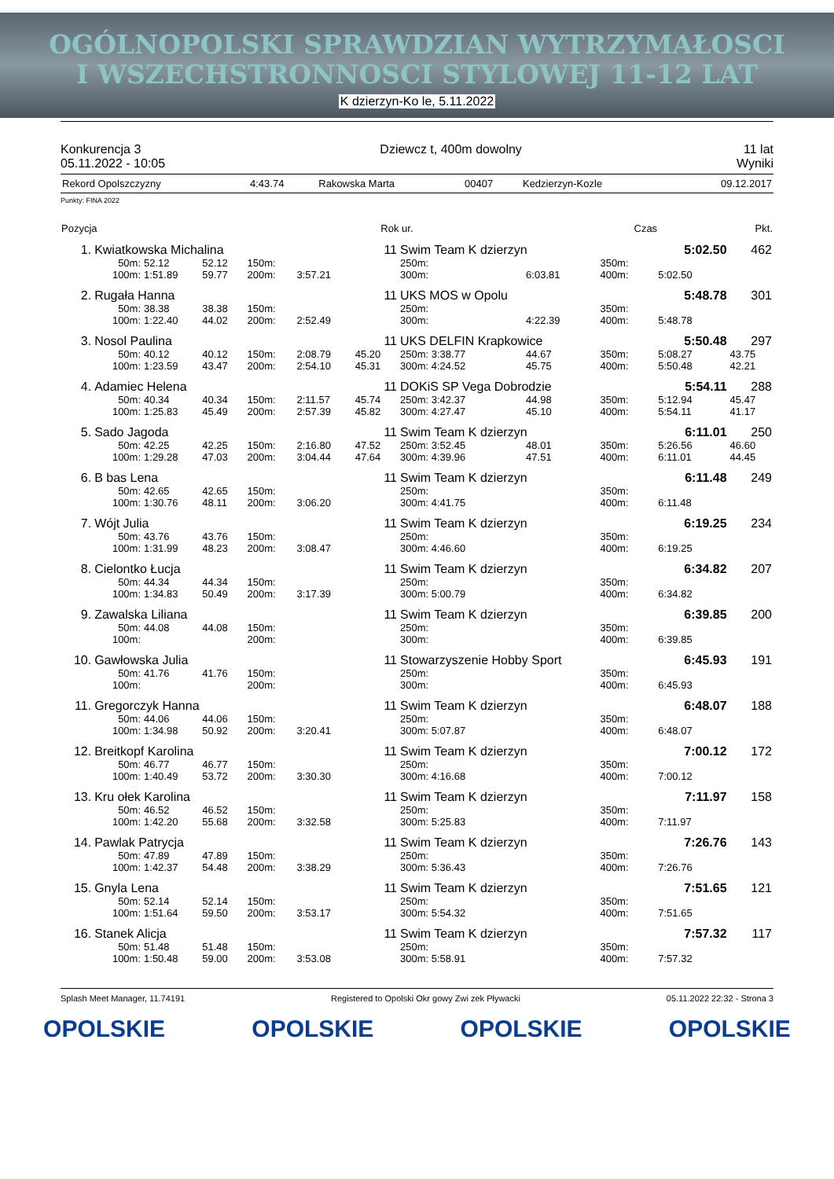OGÓLNOPOLSKI SPRAWDZIAN WYTRZYMAŁOSCI
I WSZECHSTRONNOSCI STYLOWEJ 11-12 LAT
K dzierzyn-Ko le, 5.11.2022
Konkurencja 3
05.11.2022 - 10:05
Dziewcz t, 400m dowolny 11 lat
Wyniki
| Rekord Opolszczyzny | 4:43.74 | Rakowska Marta | 00407 | Kedzierzyn-Kozle | 09.12.2017 |
Punkty: FINA 2022
| Pozycja | | Rok ur. | | Czas | Pkt. |
| --- | --- | --- | --- | --- | --- |
| 1. | Kwiatkowska Michalina | | | | | 11 | Swim Team K dzierzyn | | | | 5:02.50 | 462 |
| | 50m: | 52.12 | 52.12 | 150m: | | | 250m: | | | 350m: | | |
| | 100m: | 1:51.89 | 59.77 | 200m: | 3:57.21 | | 300m: | 6:03.81 | | 400m: | 5:02.50 | |
| 2. | Rugała Hanna | | | | | 11 | UKS MOS w Opolu | | | | 5:48.78 | 301 |
| | 50m: | 38.38 | 38.38 | 150m: | | | 250m: | | | 350m: | | |
| | 100m: | 1:22.40 | 44.02 | 200m: | 2:52.49 | | 300m: | 4:22.39 | | 400m: | 5:48.78 | |
| 3. | Nosol Paulina | | | | | 11 | UKS DELFIN Krapkowice | | | | 5:50.48 | 297 |
| | 50m: | 40.12 | 40.12 | 150m: | 2:08.79 | 45.20 | 250m: 3:38.77 | 44.67 | | 350m: | 5:08.27 | 43.75 |
| | 100m: | 1:23.59 | 43.47 | 200m: | 2:54.10 | 45.31 | 300m: 4:24.52 | 45.75 | | 400m: | 5:50.48 | 42.21 |
| 4. | Adamiec Helena | | | | | 11 | DOKiS SP Vega Dobrodzie | | | | 5:54.11 | 288 |
| | 50m: | 40.34 | 40.34 | 150m: | 2:11.57 | 45.74 | 250m: 3:42.37 | 44.98 | | 350m: | 5:12.94 | 45.47 |
| | 100m: | 1:25.83 | 45.49 | 200m: | 2:57.39 | 45.82 | 300m: 4:27.47 | 45.10 | | 400m: | 5:54.11 | 41.17 |
| 5. | Sado Jagoda | | | | | 11 | Swim Team K dzierzyn | | | | 6:11.01 | 250 |
| | 50m: | 42.25 | 42.25 | 150m: | 2:16.80 | 47.52 | 250m: 3:52.45 | 48.01 | | 350m: | 5:26.56 | 46.60 |
| | 100m: | 1:29.28 | 47.03 | 200m: | 3:04.44 | 47.64 | 300m: 4:39.96 | 47.51 | | 400m: | 6:11.01 | 44.45 |
| 6. | B bas Lena | | | | | 11 | Swim Team K dzierzyn | | | | 6:11.48 | 249 |
| | 50m: | 42.65 | 42.65 | 150m: | | | 250m: | | | 350m: | | |
| | 100m: | 1:30.76 | 48.11 | 200m: | 3:06.20 | | 300m: 4:41.75 | | | 400m: | 6:11.48 | |
| 7. | Wójt Julia | | | | | 11 | Swim Team K dzierzyn | | | | 6:19.25 | 234 |
| | 50m: | 43.76 | 43.76 | 150m: | | | 250m: | | | 350m: | | |
| | 100m: | 1:31.99 | 48.23 | 200m: | 3:08.47 | | 300m: 4:46.60 | | | 400m: | 6:19.25 | |
| 8. | Cielontko Łucja | | | | | 11 | Swim Team K dzierzyn | | | | 6:34.82 | 207 |
| | 50m: | 44.34 | 44.34 | 150m: | | | 250m: | | | 350m: | | |
| | 100m: | 1:34.83 | 50.49 | 200m: | 3:17.39 | | 300m: 5:00.79 | | | 400m: | 6:34.82 | |
| 9. | Zawalska Liliana | | | | | 11 | Swim Team K dzierzyn | | | | 6:39.85 | 200 |
| | 50m: | 44.08 | 44.08 | 150m: | | | 250m: | | | 350m: | | |
| | 100m: | | | 200m: | | | 300m: | | | 400m: | 6:39.85 | |
| 10. | Gawłowska Julia | | | | | 11 | Stowarzyszenie Hobby Sport | | | | 6:45.93 | 191 |
| | 50m: | 41.76 | 41.76 | 150m: | | | 250m: | | | 350m: | | |
| | 100m: | | | 200m: | | | 300m: | | | 400m: | 6:45.93 | |
| 11. | Gregorczyk Hanna | | | | | 11 | Swim Team K dzierzyn | | | | 6:48.07 | 188 |
| | 50m: | 44.06 | 44.06 | 150m: | | | 250m: | | | 350m: | | |
| | 100m: | 1:34.98 | 50.92 | 200m: | 3:20.41 | | 300m: 5:07.87 | | | 400m: | 6:48.07 | |
| 12. | Breitkopf Karolina | | | | | 11 | Swim Team K dzierzyn | | | | 7:00.12 | 172 |
| | 50m: | 46.77 | 46.77 | 150m: | | | 250m: | | | 350m: | | |
| | 100m: | 1:40.49 | 53.72 | 200m: | 3:30.30 | | 300m: 4:16.68 | | | 400m: | 7:00.12 | |
| 13. | Kru ołek Karolina | | | | | 11 | Swim Team K dzierzyn | | | | 7:11.97 | 158 |
| | 50m: | 46.52 | 46.52 | 150m: | | | 250m: | | | 350m: | | |
| | 100m: | 1:42.20 | 55.68 | 200m: | 3:32.58 | | 300m: 5:25.83 | | | 400m: | 7:11.97 | |
| 14. | Pawlak Patrycja | | | | | 11 | Swim Team K dzierzyn | | | | 7:26.76 | 143 |
| | 50m: | 47.89 | 47.89 | 150m: | | | 250m: | | | 350m: | | |
| | 100m: | 1:42.37 | 54.48 | 200m: | 3:38.29 | | 300m: 5:36.43 | | | 400m: | 7:26.76 | |
| 15. | Gnyla Lena | | | | | 11 | Swim Team K dzierzyn | | | | 7:51.65 | 121 |
| | 50m: | 52.14 | 52.14 | 150m: | | | 250m: | | | 350m: | | |
| | 100m: | 1:51.64 | 59.50 | 200m: | 3:53.17 | | 300m: 5:54.32 | | | 400m: | 7:51.65 | |
| 16. | Stanek Alicja | | | | | 11 | Swim Team K dzierzyn | | | | 7:57.32 | 117 |
| | 50m: | 51.48 | 51.48 | 150m: | | | 250m: | | | 350m: | | |
| | 100m: | 1:50.48 | 59.00 | 200m: | 3:53.08 | | 300m: 5:58.91 | | | 400m: | 7:57.32 | |
Splash Meet Manager, 11.74191 Registered to Opolski Okr gowy Zwi zek Pływacki 05.11.2022 22:32 - Strona 3
OPOLSKIE OPOLSKIE OPOLSKIE OPOLSKIE